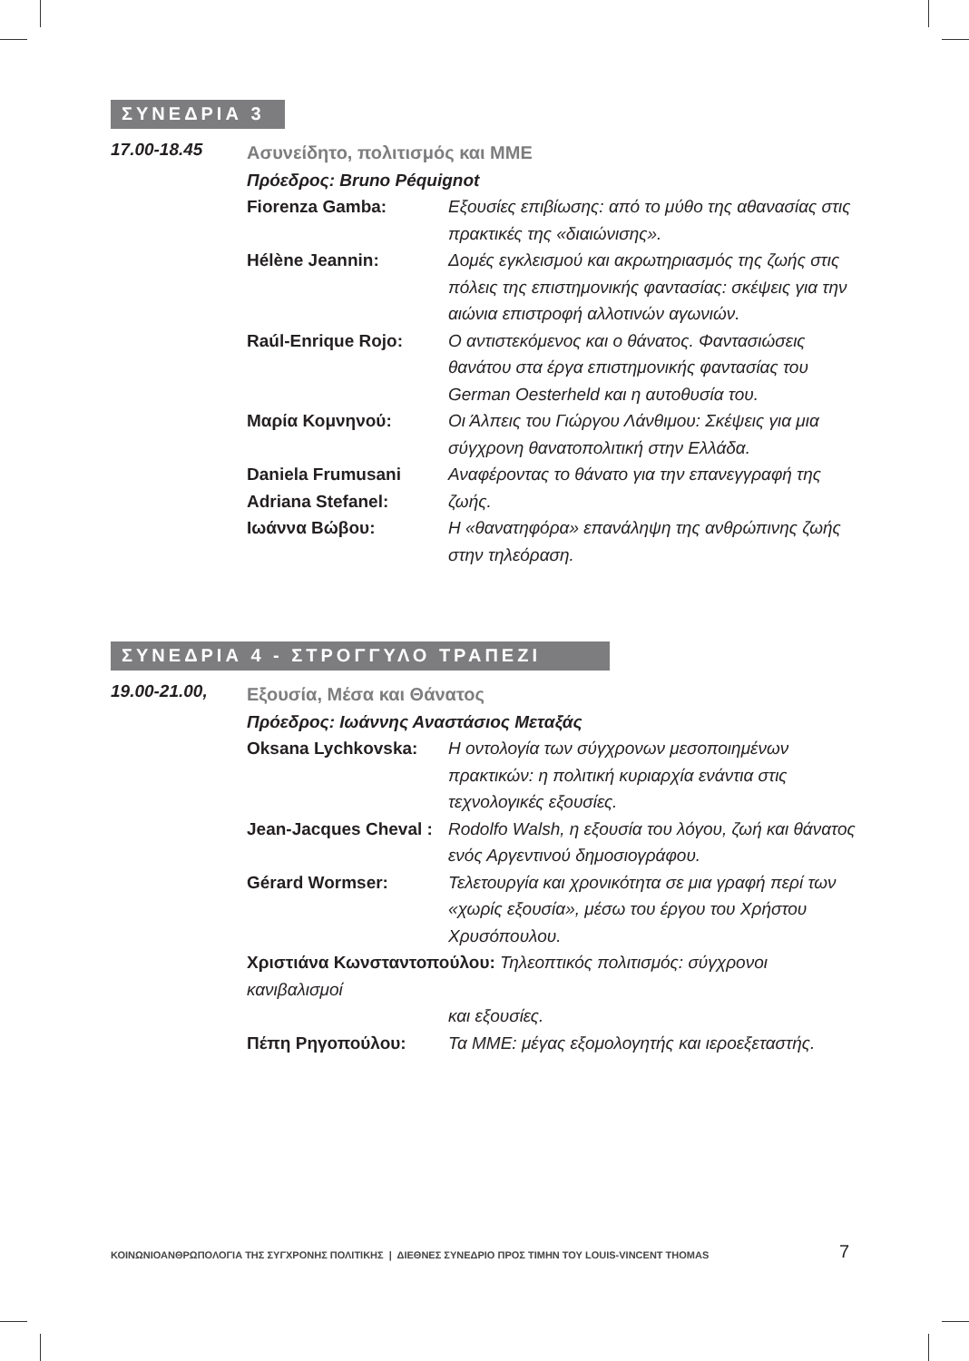ΣΥΝΕΔΡΙΑ 3
17.00-18.45
Ασυνείδητο, πολιτισμός και ΜΜΕ
Πρόεδρος: Bruno Péquignot
Fiorenza Gamba: Εξουσίες επιβίωσης: από το μύθο της αθανασίας στις πρακτικές της «διαιώνισης».
Hélène Jeannin: Δομές εγκλεισμού και ακρωτηριασμός της ζωής στις πόλεις της επιστημονικής φαντασίας: σκέψεις για την αιώνια επιστροφή αλλοτινών αγωνιών.
Raúl-Enrique Rojo: Ο αντιστεκόμενος και ο θάνατος. Φαντασιώσεις θανάτου στα έργα επιστημονικής φαντασίας του German Oesterheld και η αυτοθυσία του.
Μαρία Κομνηνού: Οι Άλπεις του Γιώργου Λάνθιμου: Σκέψεις για μια σύγχρονη θανατοπολιτική στην Ελλάδα.
Daniela Frumusani
Adriana Stefanel:
Αναφέροντας το θάνατο για την επανεγγραφή της ζωής.
Ιωάννα Βώβου: Η «θανατηφόρα» επανάληψη της ανθρώπινης ζωής στην τηλεόραση.
ΣΥΝΕΔΡΙΑ 4 - ΣΤΡΟΓΓΥΛΟ ΤΡΑΠΕΖΙ
19.00-21.00,
Εξουσία, Μέσα και Θάνατος
Πρόεδρος: Ιωάννης Αναστάσιος Μεταξάς
Oksana Lychkovska: Η οντολογία των σύγχρονων μεσοποιημένων πρακτικών: η πολιτική κυριαρχία ενάντια στις τεχνολογικές εξουσίες.
Jean-Jacques Cheval :
Rodolfo Walsh, η εξουσία του λόγου, ζωή και θάνατος ενός Αργεντινού δημοσιογράφου.
Gérard Wormser: Τελετουργία και χρονικότητα σε μια γραφή περί των «χωρίς εξουσία», μέσω του έργου του Χρήστου Χρυσόπουλου.
Χριστιάνα Κωνσταντοπούλου: Τηλεοπτικός πολιτισμός: σύγχρονοι κανιβαλισμοί
και εξουσίες.
Πέπη Ρηγοπούλου: Τα ΜΜΕ: μέγας εξομολογητής και ιεροεξεταστής.
ΚΟΙΝΩΝΙΟΑΝΘΡΩΠΟΛΟΓΙΑ ΤΗΣ ΣΥΓΧΡΟΝΗΣ ΠΟΛΙΤΙΚΗΣ | ΔΙΕΘΝΕΣ ΣΥΝΕΔΡΙΟ ΠΡΟΣ ΤΙΜΗΝ ΤΟΥ LOUIS-VINCENT THOMAS
7